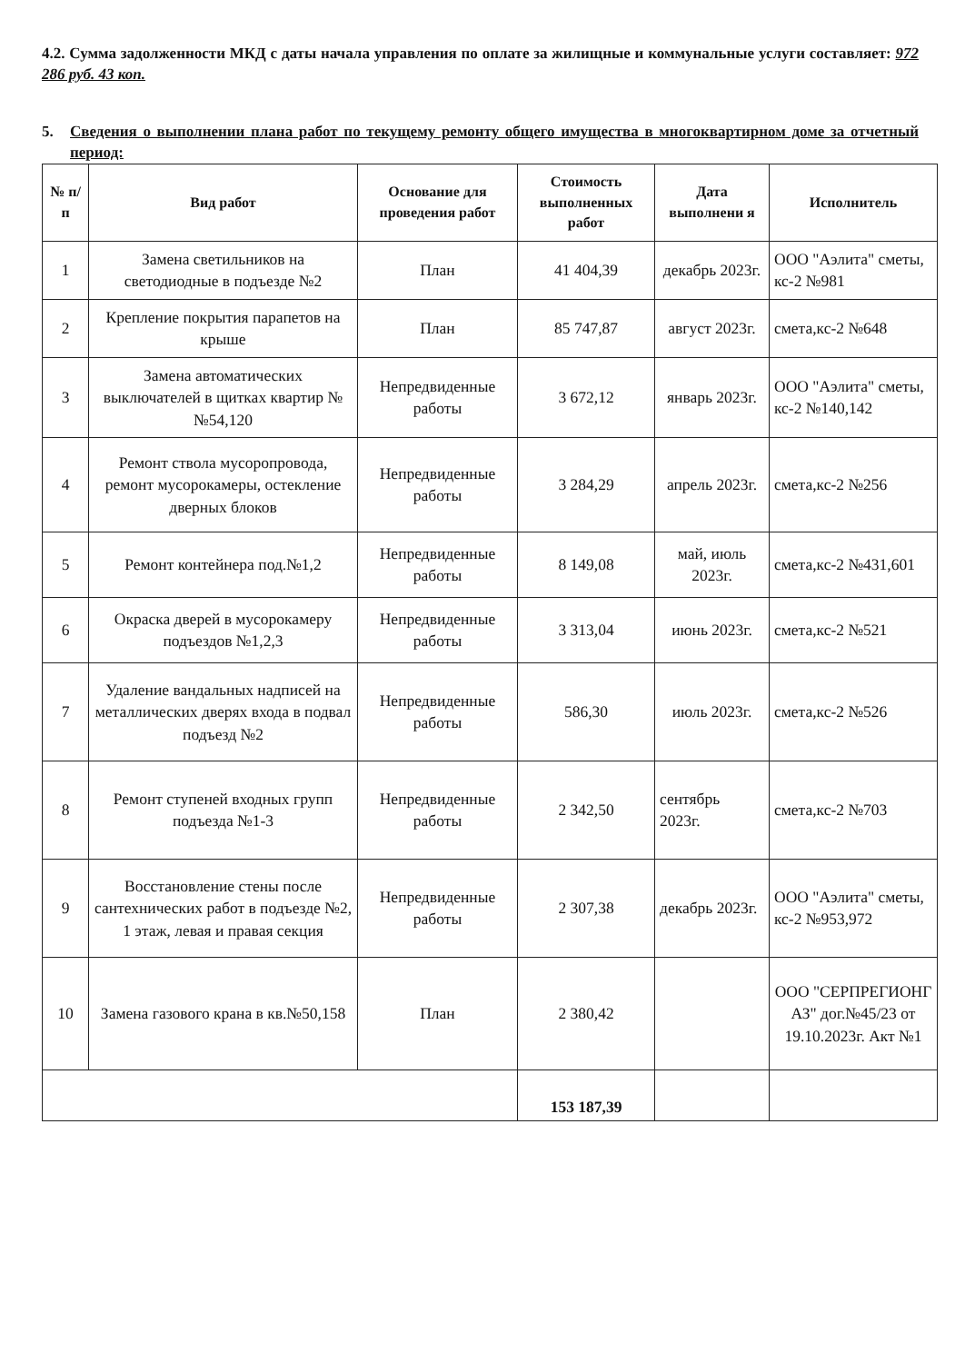4.2. Сумма задолженности МКД с даты начала управления по оплате за жилищные и коммунальные услуги составляет: 972 286 руб. 43 коп.
5. Сведения о выполнении плана работ по текущему ремонту общего имущества в многоквартирном доме за отчетный период:
| № п/п | Вид работ | Основание для проведения работ | Стоимость выполненных работ | Дата выполнени я | Исполнитель |
| --- | --- | --- | --- | --- | --- |
| 1 | Замена светильников на светодиодные в подъезде №2 | План | 41 404,39 | декабрь 2023г. | ООО "Аэлита" сметы, кс-2 №981 |
| 2 | Крепление покрытия парапетов на крыше | План | 85 747,87 | август 2023г. | смета,кс-2 №648 |
| 3 | Замена автоматических выключателей в щитках квартир №№54,120 | Непредвиденные работы | 3 672,12 | январь 2023г. | ООО "Аэлита" сметы, кс-2 №140,142 |
| 4 | Ремонт ствола мусоропровода, ремонт мусорокамеры, остекление дверных блоков | Непредвиденные работы | 3 284,29 | апрель 2023г. | смета,кс-2 №256 |
| 5 | Ремонт контейнера под.№1,2 | Непредвиденные работы | 8 149,08 | май, июль 2023г. | смета,кс-2 №431,601 |
| 6 | Окраска дверей в мусорокамеру подъездов №1,2,3 | Непредвиденные работы | 3 313,04 | июнь 2023г. | смета,кс-2 №521 |
| 7 | Удаление вандальных надписей на металлических дверях входа в подвал подъезд №2 | Непредвиденные работы | 586,30 | июль 2023г. | смета,кс-2 №526 |
| 8 | Ремонт ступеней входных групп подъезда №1-3 | Непредвиденные работы | 2 342,50 | сентябрь 2023г. | смета,кс-2 №703 |
| 9 | Восстановление стены после сантехнических работ в подъезде №2, 1 этаж, левая и правая секция | Непредвиденные работы | 2 307,38 | декабрь 2023г. | ООО "Аэлита" сметы, кс-2 №953,972 |
| 10 | Замена газового крана в кв.№50,158 | План | 2 380,42 | | ООО "СЕРПРЕГИОНГ АЗ" дог.№45/23 от 19.10.2023г. Акт №1 |
| | | | 153 187,39 | | |